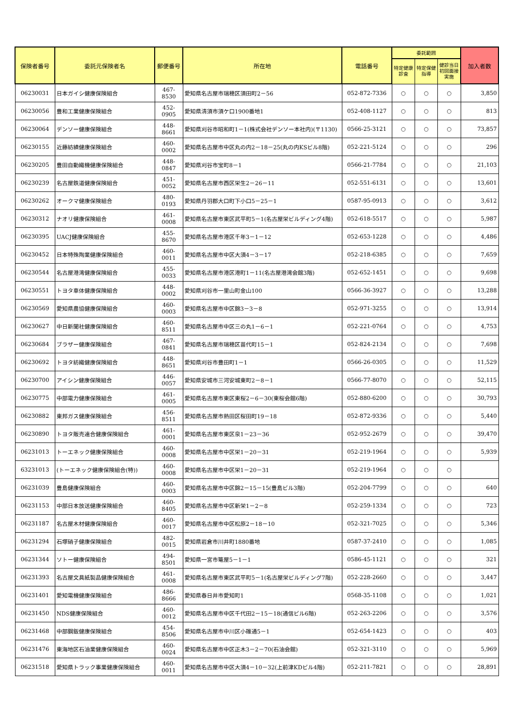| 保険者番号 | 委託元保険者名 | 郵便番号 | 所在地 | 電話番号 | 委託範囲 | | | 加入者数 |
| --- | --- | --- | --- | --- | --- | --- | --- | --- |
| | | | | | 特定健康診査 | 特定保健指導 | 健診当日初回面接実施 | |
| 06230031 | 日本ガイシ健康保険組合 | 467-8530 | 愛知県名古屋市瑞穂区須田町2－56 | 052-872-7336 | ○ | ○ | ○ | 3,850 |
| 06230056 | 豊和工業健康保険組合 | 452-0905 | 愛知県清須市須ケ口1900番地1 | 052-408-1127 | ○ | ○ | ○ | 813 |
| 06230064 | デンソー健康保険組合 | 448-8661 | 愛知県刈谷市昭和町1－1(株式会社デンソー本社内)(〒1130) | 0566-25-3121 | ○ | ○ | ○ | 73,857 |
| 06230155 | 近藤紡績健康保険組合 | 460-0002 | 愛知県名古屋市中区丸の内2－18－25(丸の内KSビル8階) | 052-221-5124 | ○ | ○ | ○ | 296 |
| 06230205 | 豊田自動織機健康保険組合 | 448-0847 | 愛知県刈谷市宝町8－1 | 0566-21-7784 | ○ | ○ | ○ | 21,103 |
| 06230239 | 名古屋鉄道健康保険組合 | 451-0052 | 愛知県名古屋市西区栄生2－26－11 | 052-551-6131 | ○ | ○ | ○ | 13,601 |
| 06230262 | オークマ健康保険組合 | 480-0193 | 愛知県丹羽郡大口町下小口5－25－1 | 0587-95-0913 | ○ | ○ | ○ | 3,612 |
| 06230312 | ナオリ健康保険組合 | 461-0008 | 愛知県名古屋市東区武平町5－1(名古屋栄ビルディング4階) | 052-618-5517 | ○ | ○ | ○ | 5,987 |
| 06230395 | UACJ健康保険組合 | 455-8670 | 愛知県名古屋市港区千年3－1－12 | 052-653-1228 | ○ | ○ | ○ | 4,486 |
| 06230452 | 日本特殊陶業健康保険組合 | 460-0011 | 愛知県名古屋市中区大須4－3－17 | 052-218-6385 | ○ | ○ | ○ | 7,659 |
| 06230544 | 名古屋港湾健康保険組合 | 455-0033 | 愛知県名古屋市港区港町1－11(名古屋港湾会館3階) | 052-652-1451 | ○ | ○ | ○ | 9,698 |
| 06230551 | トヨタ車体健康保険組合 | 448-0002 | 愛知県刈谷市一里山町金山100 | 0566-36-3927 | ○ | ○ | ○ | 13,288 |
| 06230569 | 愛知県農協健康保険組合 | 460-0003 | 愛知県名古屋市中区錦3－3－8 | 052-971-3255 | ○ | ○ | ○ | 13,914 |
| 06230627 | 中日新聞社健康保険組合 | 460-8511 | 愛知県名古屋市中区三の丸1－6－1 | 052-221-0764 | ○ | ○ | ○ | 4,753 |
| 06230684 | ブラザー健康保険組合 | 467-0841 | 愛知県名古屋市瑞穂区苗代町15－1 | 052-824-2134 | ○ | ○ | ○ | 7,698 |
| 06230692 | トヨタ紡織健康保険組合 | 448-8651 | 愛知県刈谷市豊田町1－1 | 0566-26-0305 | ○ | ○ | ○ | 11,529 |
| 06230700 | アイシン健康保険組合 | 446-0057 | 愛知県安城市三河安城東町2－8－1 | 0566-77-8070 | ○ | ○ | ○ | 52,115 |
| 06230775 | 中部電力健康保険組合 | 461-0005 | 愛知県名古屋市東区東桜2－6－30(東桜会館6階) | 052-880-6200 | ○ | ○ | ○ | 30,793 |
| 06230882 | 東邦ガス健康保険組合 | 456-8511 | 愛知県名古屋市熱田区桜田町19－18 | 052-872-9336 | ○ | ○ | ○ | 5,440 |
| 06230890 | トヨタ販売連合健康保険組合 | 461-0001 | 愛知県名古屋市東区泉1－23－36 | 052-952-2679 | ○ | ○ | ○ | 39,470 |
| 06231013 | トーエネック健康保険組合 | 460-0008 | 愛知県名古屋市中区栄1－20－31 | 052-219-1964 | ○ | ○ | ○ | 5,939 |
| 63231013 | (トーエネック健康保険組合(特)) | 460-0008 | 愛知県名古屋市中区栄1－20－31 | 052-219-1964 | ○ | ○ | ○ | |
| 06231039 | 豊島健康保険組合 | 460-0003 | 愛知県名古屋市中区錦2－15－15(豊島ビル3階) | 052-204-7799 | ○ | ○ | ○ | 640 |
| 06231153 | 中部日本放送健康保険組合 | 460-8405 | 愛知県名古屋市中区新栄1－2－8 | 052-259-1334 | ○ | ○ | ○ | 723 |
| 06231187 | 名古屋木材健康保険組合 | 460-0017 | 愛知県名古屋市中区松原2－18－10 | 052-321-7025 | ○ | ○ | ○ | 5,346 |
| 06231294 | 石塚硝子健康保険組合 | 482-0015 | 愛知県岩倉市川井町1880番地 | 0587-37-2410 | ○ | ○ | ○ | 1,085 |
| 06231344 | ソトー健康保険組合 | 494-8501 | 愛知県一宮市篭屋5－1－1 | 0586-45-1121 | ○ | ○ | ○ | 321 |
| 06231393 | 名古屋文具紙製品健康保険組合 | 461-0008 | 愛知県名古屋市東区武平町5－1(名古屋栄ビルディング7階) | 052-228-2660 | ○ | ○ | ○ | 3,447 |
| 06231401 | 愛知電機健康保険組合 | 486-8666 | 愛知県春日井市愛知町1 | 0568-35-1108 | ○ | ○ | ○ | 1,021 |
| 06231450 | NDS健康保険組合 | 460-0012 | 愛知県名古屋市中区千代田2－15－18(通信ビル6階) | 052-263-2206 | ○ | ○ | ○ | 3,576 |
| 06231468 | 中部鋼鈑健康保険組合 | 454-8506 | 愛知県名古屋市中川区小碓通5－1 | 052-654-1423 | ○ | ○ | ○ | 403 |
| 06231476 | 東海地区石油業健康保険組合 | 460-0024 | 愛知県名古屋市中区正木3－2－70(石油会館) | 052-321-3110 | ○ | ○ | ○ | 5,969 |
| 06231518 | 愛知県トラック事業健康保険組合 | 460-0011 | 愛知県名古屋市中区大須4－10－32(上前津KDビル4階) | 052-211-7821 | ○ | ○ | ○ | 28,891 |